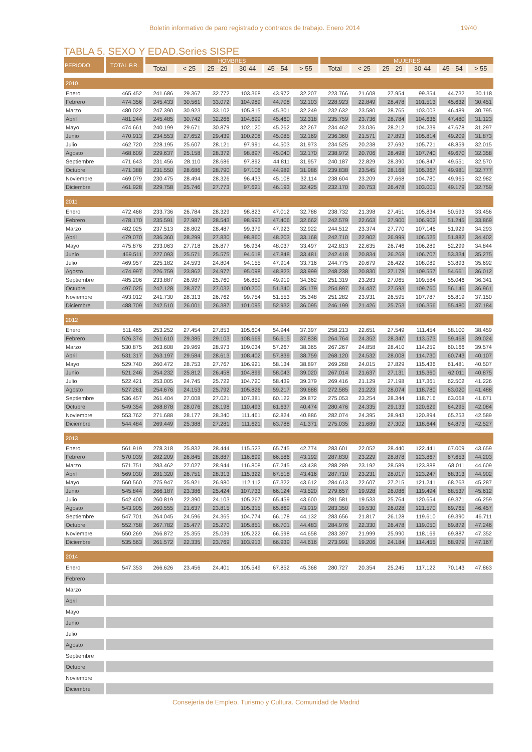Boletín informativo de paro registrado y contratos de trabajo. Enero 2014 19/40
TABLA 5. SEXO Y EDAD.Series SISPE
| PERIODO | TOTAL P.R. | HOMBRES | | | | | | MUJERES | | | | | |
| --- | --- | --- | --- | --- | --- | --- | --- | --- | --- | --- | --- | --- | --- |
| | | Total | < 25 | 25 - 29 | 30-44 | 45 - 54 | > 55 | Total | < 25 | 25 - 29 | 30-44 | 45 - 54 | > 55 |
| 2010 | | | | | | | | | | | | | |
| Enero | 465.452 | 241.686 | 29.367 | 32.772 | 103.368 | 43.972 | 32.207 | 223.766 | 21.608 | 27.954 | 99.354 | 44.732 | 30.118 |
| Febrero | 474.356 | 245.433 | 30.561 | 33.072 | 104.989 | 44.708 | 32.103 | 228.923 | 22.849 | 28.478 | 101.513 | 45.632 | 30.451 |
| Marzo | 480.022 | 247.390 | 30.923 | 33.102 | 105.815 | 45.301 | 32.249 | 232.632 | 23.580 | 28.765 | 103.003 | 46.489 | 30.795 |
| Abril | 481.244 | 245.485 | 30.742 | 32.266 | 104.699 | 45.460 | 32.318 | 235.759 | 23.736 | 28.784 | 104.636 | 47.480 | 31.123 |
| Mayo | 474.661 | 240.199 | 29.671 | 30.879 | 102.120 | 45.262 | 32.267 | 234.462 | 23.036 | 28.212 | 104.239 | 47.678 | 31.297 |
| Junio | 470.913 | 234.553 | 27.652 | 29.439 | 100.208 | 45.085 | 32.169 | 236.360 | 21.571 | 27.893 | 105.814 | 49.209 | 31.873 |
| Julio | 462.720 | 228.195 | 25.607 | 28.121 | 97.991 | 44.503 | 31.973 | 234.525 | 20.238 | 27.692 | 105.721 | 48.859 | 32.015 |
| Agosto | 468.609 | 229.637 | 25.158 | 28.372 | 98.897 | 45.040 | 32.170 | 238.972 | 20.706 | 28.498 | 107.740 | 49.670 | 32.358 |
| Septiembre | 471.643 | 231.456 | 28.110 | 28.686 | 97.892 | 44.811 | 31.957 | 240.187 | 22.829 | 28.390 | 106.847 | 49.551 | 32.570 |
| Octubre | 471.388 | 231.550 | 28.686 | 28.790 | 97.106 | 44.982 | 31.986 | 239.838 | 23.545 | 28.168 | 105.367 | 49.981 | 32.777 |
| Noviembre | 469.079 | 230.475 | 28.494 | 28.326 | 96.433 | 45.108 | 32.114 | 238.604 | 23.209 | 27.668 | 104.780 | 49.965 | 32.982 |
| Diciembre | 461.928 | 229.758 | 25.746 | 27.773 | 97.621 | 46.193 | 32.425 | 232.170 | 20.753 | 26.478 | 103.001 | 49.179 | 32.759 |
| 2011 | | | | | | | | | | | | | |
| Enero | 472.468 | 233.736 | 26.784 | 28.329 | 98.823 | 47.012 | 32.788 | 238.732 | 21.398 | 27.451 | 105.834 | 50.593 | 33.456 |
| Febrero | 478.170 | 235.591 | 27.987 | 28.543 | 98.993 | 47.406 | 32.662 | 242.579 | 22.663 | 27.900 | 106.902 | 51.245 | 33.869 |
| Marzo | 482.025 | 237.513 | 28.802 | 28.487 | 99.379 | 47.923 | 32.922 | 244.512 | 23.374 | 27.770 | 107.146 | 51.929 | 34.293 |
| Abril | 479.070 | 236.360 | 28.299 | 27.830 | 98.860 | 48.203 | 33.168 | 242.710 | 22.902 | 26.999 | 106.525 | 51.882 | 34.402 |
| Mayo | 475.876 | 233.063 | 27.718 | 26.877 | 96.934 | 48.037 | 33.497 | 242.813 | 22.635 | 26.746 | 106.289 | 52.299 | 34.844 |
| Junio | 469.511 | 227.093 | 25.571 | 25.575 | 94.618 | 47.848 | 33.481 | 242.418 | 20.834 | 26.268 | 106.707 | 53.334 | 35.275 |
| Julio | 469.957 | 225.182 | 24.593 | 24.804 | 94.155 | 47.914 | 33.716 | 244.775 | 20.679 | 26.422 | 108.089 | 53.893 | 35.692 |
| Agosto | 474.997 | 226.759 | 23.862 | 24.977 | 95.098 | 48.823 | 33.999 | 248.238 | 20.830 | 27.178 | 109.557 | 54.661 | 36.012 |
| Septiembre | 485.206 | 233.887 | 26.987 | 25.760 | 96.859 | 49.919 | 34.362 | 251.319 | 23.283 | 27.065 | 109.584 | 55.046 | 36.341 |
| Octubre | 497.025 | 242.128 | 28.377 | 27.032 | 100.200 | 51.340 | 35.179 | 254.897 | 24.437 | 27.593 | 109.760 | 56.146 | 36.961 |
| Noviembre | 493.012 | 241.730 | 28.313 | 26.762 | 99.754 | 51.553 | 35.348 | 251.282 | 23.931 | 26.595 | 107.787 | 55.819 | 37.150 |
| Diciembre | 488.709 | 242.510 | 26.001 | 26.387 | 101.095 | 52.932 | 36.095 | 246.199 | 21.426 | 25.753 | 106.356 | 55.480 | 37.184 |
| 2012 | | | | | | | | | | | | | |
| Enero | 511.465 | 253.252 | 27.454 | 27.853 | 105.604 | 54.944 | 37.397 | 258.213 | 22.651 | 27.549 | 111.454 | 58.100 | 38.459 |
| Febrero | 526.374 | 261.610 | 29.385 | 29.103 | 108.669 | 56.615 | 37.838 | 264.764 | 24.352 | 28.347 | 113.573 | 59.468 | 39.024 |
| Marzo | 530.875 | 263.608 | 29.969 | 28.973 | 109.034 | 57.267 | 38.365 | 267.267 | 24.858 | 28.410 | 114.259 | 60.166 | 39.574 |
| Abril | 531.317 | 263.197 | 29.584 | 28.613 | 108.402 | 57.839 | 38.759 | 268.120 | 24.532 | 28.008 | 114.730 | 60.743 | 40.107 |
| Mayo | 529.740 | 260.472 | 28.753 | 27.767 | 106.921 | 58.134 | 38.897 | 269.268 | 24.015 | 27.829 | 115.436 | 61.481 | 40.507 |
| Junio | 521.246 | 254.232 | 25.812 | 26.458 | 104.899 | 58.043 | 39.020 | 267.014 | 21.637 | 27.131 | 115.360 | 62.011 | 40.875 |
| Julio | 522.421 | 253.005 | 24.745 | 25.722 | 104.720 | 58.439 | 39.379 | 269.416 | 21.129 | 27.198 | 117.361 | 62.502 | 41.226 |
| Agosto | 527.261 | 254.676 | 24.153 | 25.792 | 105.826 | 59.217 | 39.688 | 272.585 | 21.223 | 28.074 | 118.780 | 63.020 | 41.488 |
| Septiembre | 536.457 | 261.404 | 27.008 | 27.021 | 107.381 | 60.122 | 39.872 | 275.053 | 23.254 | 28.344 | 118.716 | 63.068 | 41.671 |
| Octubre | 549.354 | 268.878 | 28.076 | 28.198 | 110.493 | 61.637 | 40.474 | 280.476 | 24.335 | 29.133 | 120.629 | 64.295 | 42.084 |
| Noviembre | 553.762 | 271.688 | 28.177 | 28.340 | 111.461 | 62.824 | 40.886 | 282.074 | 24.395 | 28.943 | 120.894 | 65.253 | 42.589 |
| Diciembre | 544.484 | 269.449 | 25.388 | 27.281 | 111.621 | 63.788 | 41.371 | 275.035 | 21.689 | 27.302 | 118.644 | 64.873 | 42.527 |
| 2013 | | | | | | | | | | | | | |
| Enero | 561.919 | 278.318 | 25.832 | 28.444 | 115.523 | 65.745 | 42.774 | 283.601 | 22.052 | 28.440 | 122.441 | 67.009 | 43.659 |
| Febrero | 570.039 | 282.209 | 26.845 | 28.887 | 116.699 | 66.586 | 43.192 | 287.830 | 23.229 | 28.878 | 123.867 | 67.653 | 44.203 |
| Marzo | 571.751 | 283.462 | 27.027 | 28.944 | 116.808 | 67.245 | 43.438 | 288.289 | 23.192 | 28.589 | 123.888 | 68.011 | 44.609 |
| Abril | 569.030 | 281.320 | 26.751 | 28.313 | 115.322 | 67.518 | 43.416 | 287.710 | 23.231 | 28.017 | 123.247 | 68.313 | 44.902 |
| Mayo | 560.560 | 275.947 | 25.921 | 26.980 | 112.112 | 67.322 | 43.612 | 284.613 | 22.607 | 27.215 | 121.241 | 68.263 | 45.287 |
| Junio | 545.844 | 266.187 | 23.386 | 25.424 | 107.733 | 66.124 | 43.520 | 279.657 | 19.928 | 26.086 | 119.494 | 68.537 | 45.612 |
| Julio | 542.400 | 260.819 | 22.390 | 24.103 | 105.267 | 65.459 | 43.600 | 281.581 | 19.533 | 25.764 | 120.654 | 69.371 | 46.259 |
| Agosto | 543.905 | 260.555 | 21.637 | 23.815 | 105.315 | 65.869 | 43.919 | 283.350 | 19.530 | 26.028 | 121.570 | 69.765 | 46.457 |
| Septiembre | 547.701 | 264.045 | 24.596 | 24.365 | 104.774 | 66.178 | 44.132 | 283.656 | 21.817 | 26.128 | 119.610 | 69.390 | 46.711 |
| Octubre | 552.758 | 267.782 | 25.477 | 25.270 | 105.851 | 66.701 | 44.483 | 284.976 | 22.330 | 26.478 | 119.050 | 69.872 | 47.246 |
| Noviembre | 550.269 | 266.872 | 25.355 | 25.039 | 105.222 | 66.598 | 44.658 | 283.397 | 21.999 | 25.990 | 118.169 | 69.887 | 47.352 |
| Diciembre | 535.563 | 261.572 | 22.335 | 23.769 | 103.913 | 66.939 | 44.616 | 273.991 | 19.206 | 24.184 | 114.455 | 68.979 | 47.167 |
| 2014 | | | | | | | | | | | | | |
| Enero | 547.353 | 266.626 | 23.456 | 24.401 | 105.549 | 67.852 | 45.368 | 280.727 | 20.354 | 25.245 | 117.122 | 70.143 | 47.863 |
| Febrero | | | | | | | | | | | | | |
| Marzo | | | | | | | | | | | | | |
| Abril | | | | | | | | | | | | | |
| Mayo | | | | | | | | | | | | | |
| Junio | | | | | | | | | | | | | |
| Julio | | | | | | | | | | | | | |
| Agosto | | | | | | | | | | | | | |
| Septiembre | | | | | | | | | | | | | |
| Octubre | | | | | | | | | | | | | |
| Noviembre | | | | | | | | | | | | | |
| Diciembre | | | | | | | | | | | | | |
Consejería de Empleo, Turismo y Cultura. Comunidad de Madrid